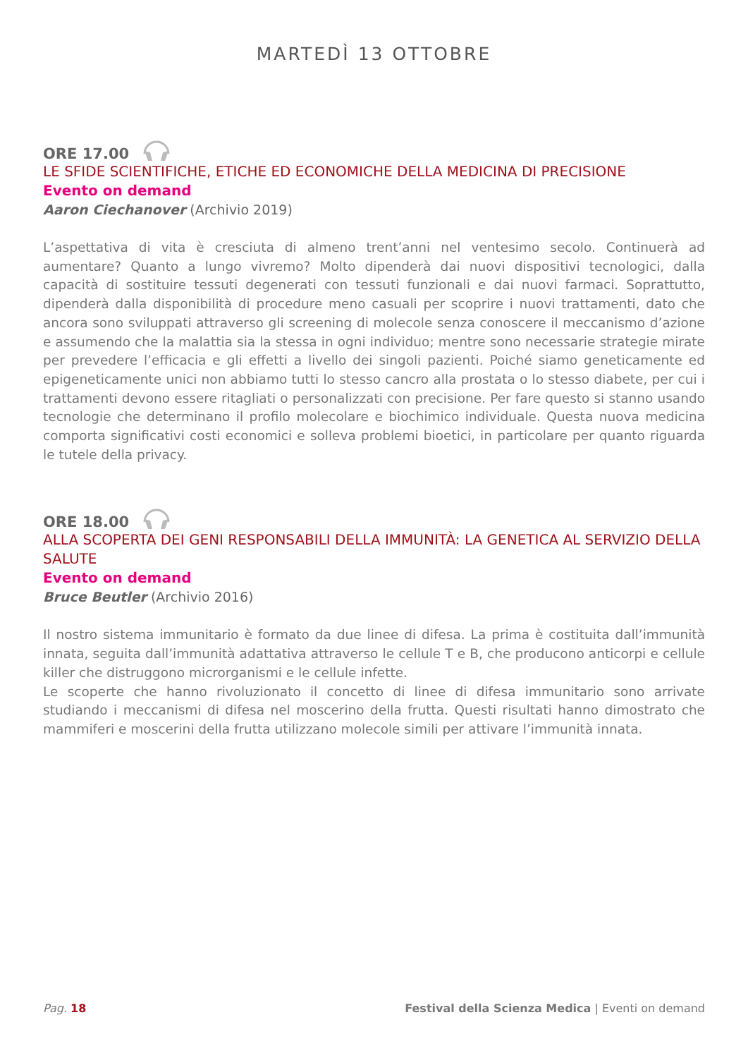MARTEDÌ 13 OTTOBRE
ORE 17.00
LE SFIDE SCIENTIFICHE, ETICHE ED ECONOMICHE DELLA MEDICINA DI PRECISIONE
Evento on demand
Aaron Ciechanover (Archivio 2019)
L’aspettativa di vita è cresciuta di almeno trent’anni nel ventesimo secolo. Continuerà ad aumentare? Quanto a lungo vivremo? Molto dipenderà dai nuovi dispositivi tecnologici, dalla capacità di sostituire tessuti degenerati con tessuti funzionali e dai nuovi farmaci. Soprattutto, dipenderà dalla disponibilità di procedure meno casuali per scoprire i nuovi trattamenti, dato che ancora sono sviluppati attraverso gli screening di molecole senza conoscere il meccanismo d’azione e assumendo che la malattia sia la stessa in ogni individuo; mentre sono necessarie strategie mirate per prevedere l’efficacia e gli effetti a livello dei singoli pazienti. Poiché siamo geneticamente ed epigeneticamente unici non abbiamo tutti lo stesso cancro alla prostata o lo stesso diabete, per cui i trattamenti devono essere ritagliati o personalizzati con precisione. Per fare questo si stanno usando tecnologie che determinano il profilo molecolare e biochimico individuale. Questa nuova medicina comporta significativi costi economici e solleva problemi bioetici, in particolare per quanto riguarda le tutele della privacy.
ORE 18.00
ALLA SCOPERTA DEI GENI RESPONSABILI DELLA IMMUNITÀ: LA GENETICA AL SERVIZIO DELLA SALUTE
Evento on demand
Bruce Beutler (Archivio 2016)
Il nostro sistema immunitario è formato da due linee di difesa. La prima è costituita dall’immunità innata, seguita dall’immunità adattativa attraverso le cellule T e B, che producono anticorpi e cellule killer che distruggono microrganismi e le cellule infette.
Le scoperte che hanno rivoluzionato il concetto di linee di difesa immunitario sono arrivate studiando i meccanismi di difesa nel moscerino della frutta. Questi risultati hanno dimostrato che mammiferi e moscerini della frutta utilizzano molecole simili per attivare l’immunità innata.
Pag. 18 Festival della Scienza Medica | Eventi on demand